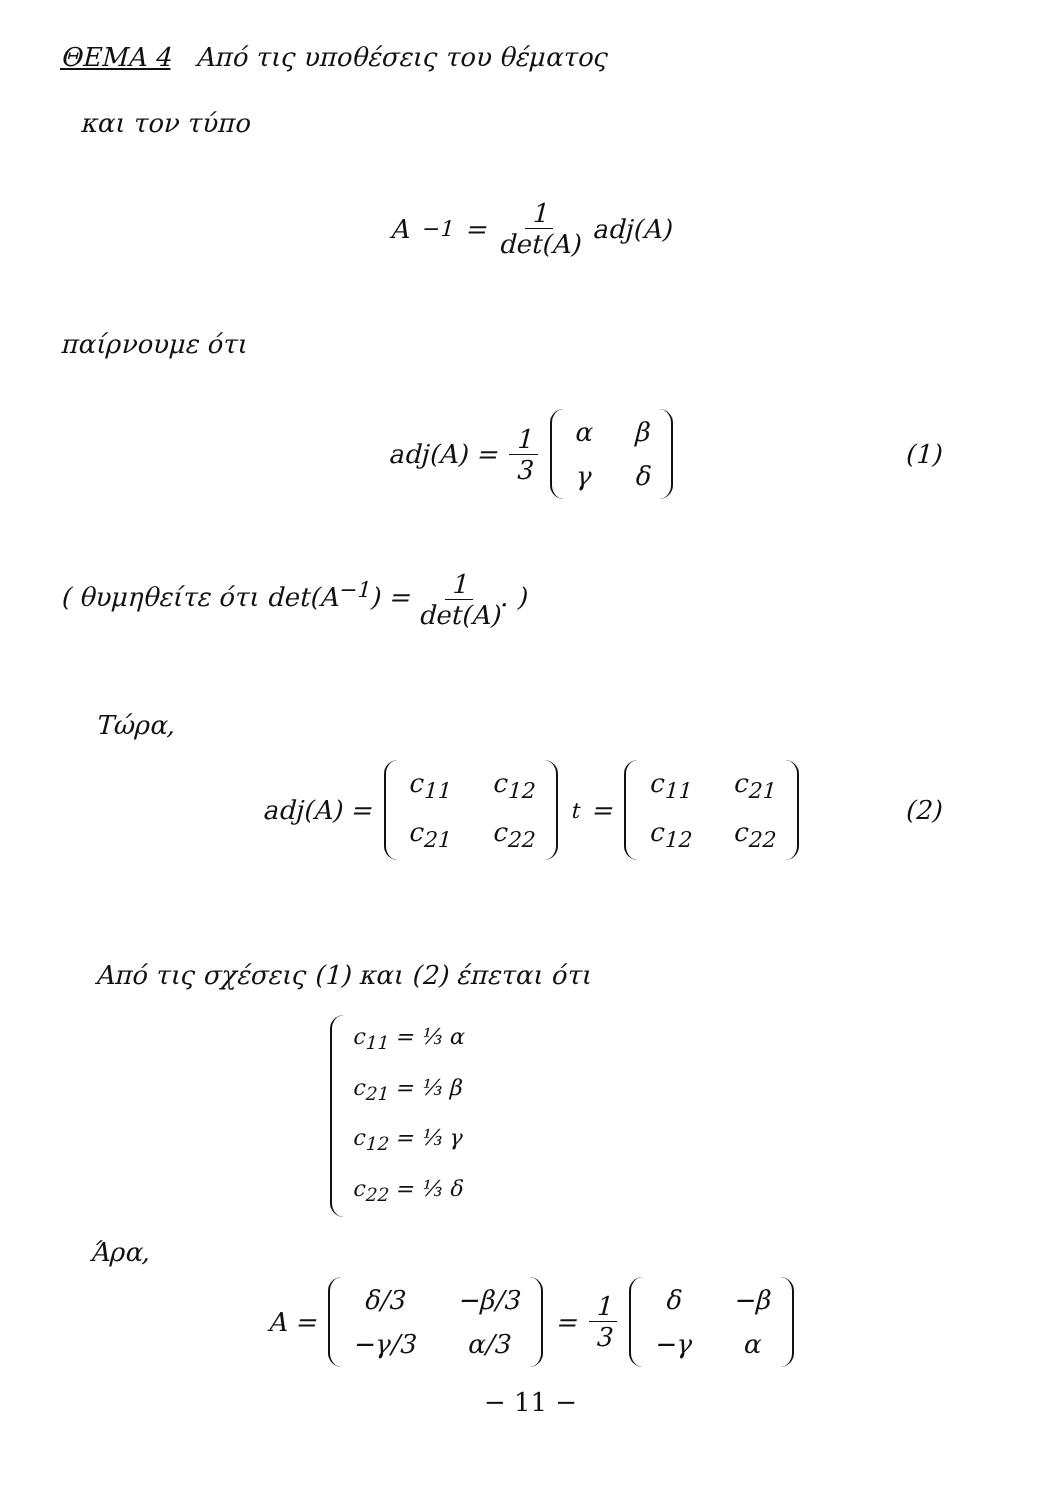ΘΕΜΑ 4 Από τις υποθέσεις του θέματος
και τον τύπο
A<sup>−1</sup> = 1 det(A) adj(A)
παίρνουμε ότι
adj(A) = 1 3
| α | β |
| γ | δ |
(1)
( θυμηθείτε ότι det(A<sup>−1</sup>) = 1 det(A). )
Τώρα,
adj(A) =
| c<sub>11</sub> | c<sub>12</sub> |
| c<sub>21</sub> | c<sub>22</sub> |
<sup>t</sup> =
| c<sub>11</sub> | c<sub>21</sub> |
| c<sub>12</sub> | c<sub>22</sub> |
(2)
Από τις σχέσεις (1) και (2) έπεται ότι
c<sub>11</sub> = ⅓ α
c<sub>21</sub> = ⅓ β
c<sub>12</sub> = ⅓ γ
c<sub>22</sub> = ⅓ δ
Άρα,
A =
| δ/3 | −β/3 |
| −γ/3 | α/3 |
= 1 3
| δ | −β |
| −γ | α |
− 11 −